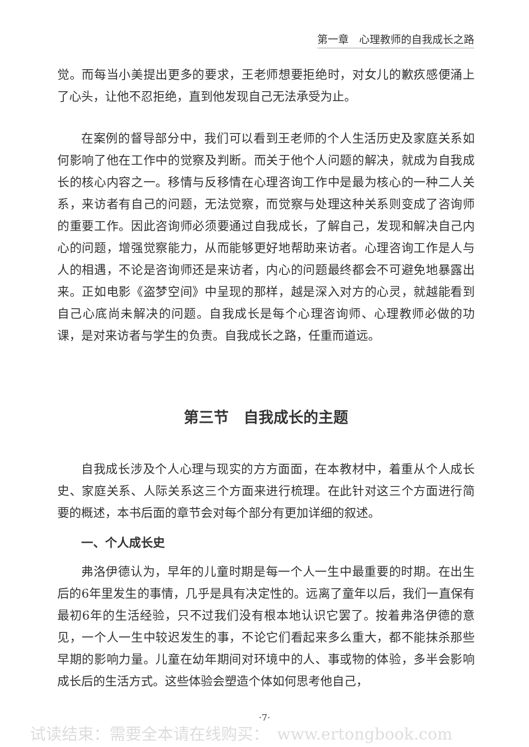第一章　心理教师的自我成长之路
觉。而每当小美提出更多的要求，王老师想要拒绝时，对女儿的歉疚感便涌上了心头，让他不忍拒绝，直到他发现自己无法承受为止。
在案例的督导部分中，我们可以看到王老师的个人生活历史及家庭关系如何影响了他在工作中的觉察及判断。而关于他个人问题的解决，就成为自我成长的核心内容之一。移情与反移情在心理咨询工作中是最为核心的一种二人关系，来访者有自己的问题，无法觉察，而觉察与处理这种关系则变成了咨询师的重要工作。因此咨询师必须要通过自我成长，了解自己，发现和解决自己内心的问题，增强觉察能力，从而能够更好地帮助来访者。心理咨询工作是人与人的相遇，不论是咨询师还是来访者，内心的问题最终都会不可避免地暴露出来。正如电影《盗梦空间》中呈现的那样，越是深入对方的心灵，就越能看到自己心底尚未解决的问题。自我成长是每个心理咨询师、心理教师必做的功课，是对来访者与学生的负责。自我成长之路，任重而道远。
第三节　自我成长的主题
自我成长涉及个人心理与现实的方方面面，在本教材中，着重从个人成长史、家庭关系、人际关系这三个方面来进行梳理。在此针对这三个方面进行简要的概述，本书后面的章节会对每个部分有更加详细的叙述。
一、个人成长史
弗洛伊德认为，早年的儿童时期是每一个人一生中最重要的时期。在出生后的6年里发生的事情，几乎是具有决定性的。远离了童年以后，我们一直保有最初6年的生活经验，只不过我们没有根本地认识它罢了。按着弗洛伊德的意见，一个人一生中较迟发生的事，不论它们看起来多么重大，都不能抹杀那些早期的影响力量。儿童在幼年期间对环境中的人、事或物的体验，多半会影响成长后的生活方式。这些体验会塑造个体如何思考他自己，
·7·
试读结束：需要全本请在线购买：　www.ertongbook.com